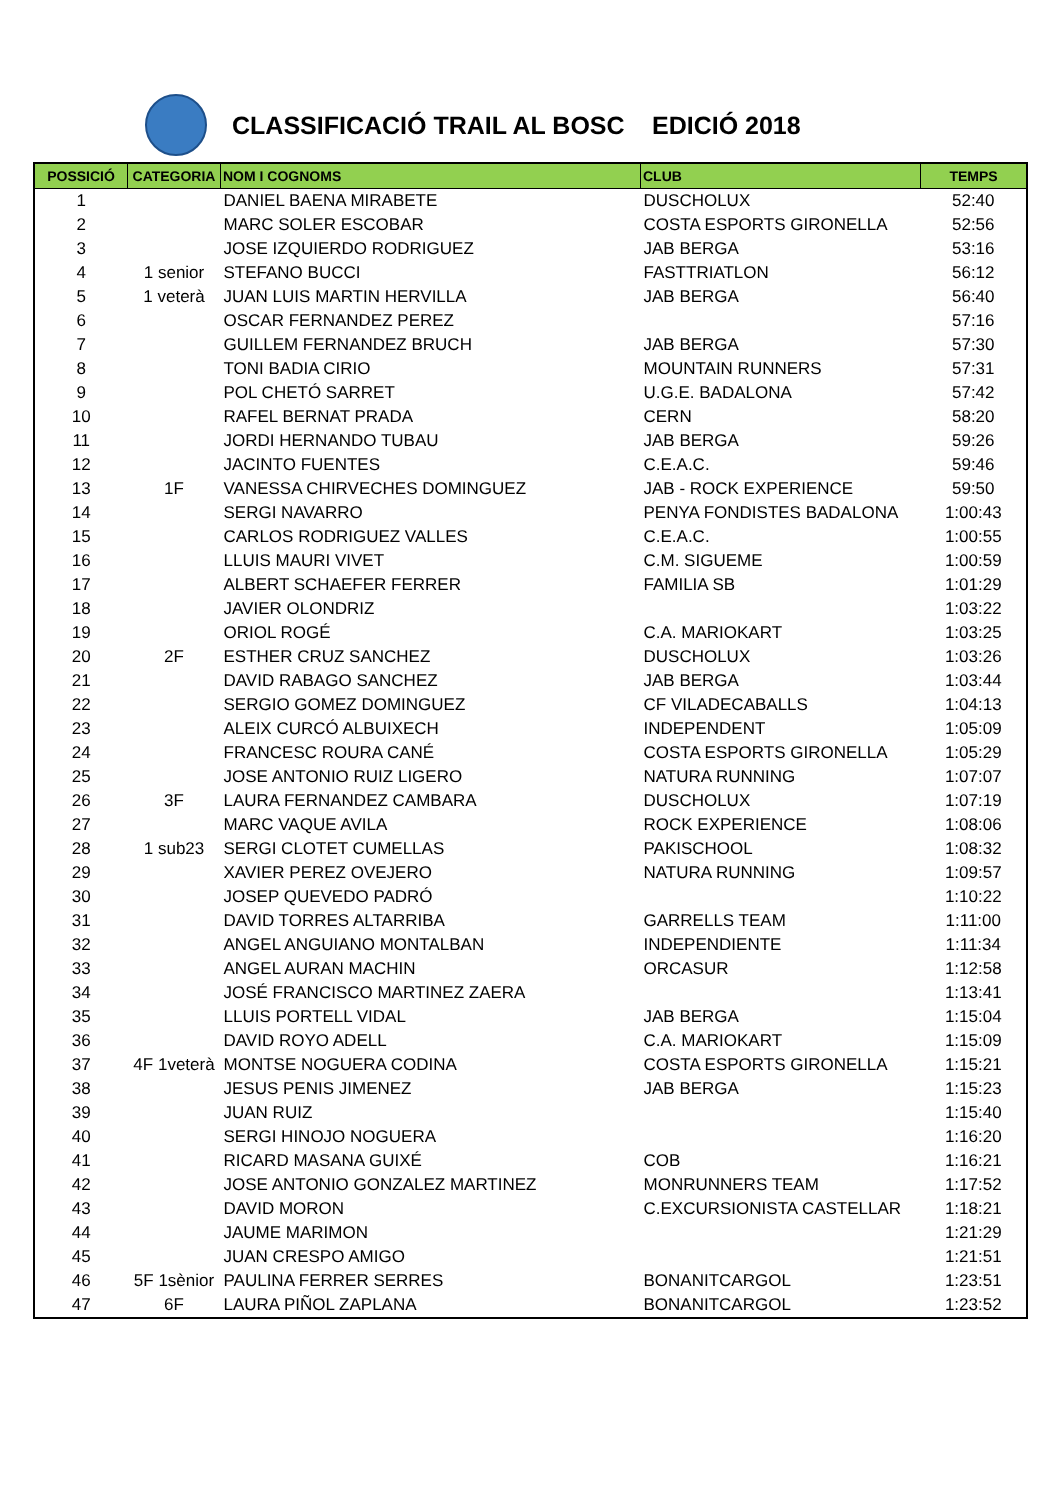CLASSIFICACIÓ TRAIL AL BOSC EDICIÓ 2018
| POSSICIÓ | CATEGORIA | NOM I COGNOMS | CLUB | TEMPS |
| --- | --- | --- | --- | --- |
| 1 | | DANIEL BAENA MIRABETE | DUSCHOLUX | 52:40 |
| 2 | | MARC SOLER ESCOBAR | COSTA ESPORTS GIRONELLA | 52:56 |
| 3 | | JOSE IZQUIERDO RODRIGUEZ | JAB BERGA | 53:16 |
| 4 | 1 senior | STEFANO BUCCI | FASTTRIATLON | 56:12 |
| 5 | 1 veterà | JUAN LUIS MARTIN HERVILLA | JAB BERGA | 56:40 |
| 6 | | OSCAR FERNANDEZ PEREZ | | 57:16 |
| 7 | | GUILLEM FERNANDEZ BRUCH | JAB BERGA | 57:30 |
| 8 | | TONI BADIA CIRIO | MOUNTAIN RUNNERS | 57:31 |
| 9 | | POL CHETÓ SARRET | U.G.E. BADALONA | 57:42 |
| 10 | | RAFEL BERNAT PRADA | CERN | 58:20 |
| 11 | | JORDI HERNANDO TUBAU | JAB BERGA | 59:26 |
| 12 | | JACINTO FUENTES | C.E.A.C. | 59:46 |
| 13 | 1F | VANESSA CHIRVECHES DOMINGUEZ | JAB - ROCK EXPERIENCE | 59:50 |
| 14 | | SERGI NAVARRO | PENYA FONDISTES BADALONA | 1:00:43 |
| 15 | | CARLOS RODRIGUEZ VALLES | C.E.A.C. | 1:00:55 |
| 16 | | LLUIS MAURI VIVET | C.M. SIGUEME | 1:00:59 |
| 17 | | ALBERT SCHAEFER FERRER | FAMILIA SB | 1:01:29 |
| 18 | | JAVIER OLONDRIZ | | 1:03:22 |
| 19 | | ORIOL ROGÉ | C.A. MARIOKART | 1:03:25 |
| 20 | 2F | ESTHER CRUZ SANCHEZ | DUSCHOLUX | 1:03:26 |
| 21 | | DAVID RABAGO SANCHEZ | JAB BERGA | 1:03:44 |
| 22 | | SERGIO GOMEZ DOMINGUEZ | CF VILADECABALLS | 1:04:13 |
| 23 | | ALEIX CURCÓ ALBUIXECH | INDEPENDENT | 1:05:09 |
| 24 | | FRANCESC ROURA CANÉ | COSTA ESPORTS GIRONELLA | 1:05:29 |
| 25 | | JOSE ANTONIO RUIZ LIGERO | NATURA RUNNING | 1:07:07 |
| 26 | 3F | LAURA FERNANDEZ CAMBARA | DUSCHOLUX | 1:07:19 |
| 27 | | MARC VAQUE AVILA | ROCK EXPERIENCE | 1:08:06 |
| 28 | 1 sub23 | SERGI CLOTET CUMELLAS | PAKISCHOOL | 1:08:32 |
| 29 | | XAVIER PEREZ OVEJERO | NATURA RUNNING | 1:09:57 |
| 30 | | JOSEP QUEVEDO PADRÓ | | 1:10:22 |
| 31 | | DAVID TORRES ALTARRIBA | GARRELLS TEAM | 1:11:00 |
| 32 | | ANGEL ANGUIANO MONTALBAN | INDEPENDIENTE | 1:11:34 |
| 33 | | ANGEL AURAN MACHIN | ORCASUR | 1:12:58 |
| 34 | | JOSÉ FRANCISCO MARTINEZ ZAERA | | 1:13:41 |
| 35 | | LLUIS PORTELL VIDAL | JAB BERGA | 1:15:04 |
| 36 | | DAVID ROYO ADELL | C.A. MARIOKART | 1:15:09 |
| 37 | 4F 1veterà | MONTSE NOGUERA CODINA | COSTA ESPORTS GIRONELLA | 1:15:21 |
| 38 | | JESUS PENIS JIMENEZ | JAB BERGA | 1:15:23 |
| 39 | | JUAN RUIZ | | 1:15:40 |
| 40 | | SERGI HINOJO NOGUERA | | 1:16:20 |
| 41 | | RICARD MASANA GUIXÉ | COB | 1:16:21 |
| 42 | | JOSE ANTONIO GONZALEZ MARTINEZ | MONRUNNERS TEAM | 1:17:52 |
| 43 | | DAVID MORON | C.EXCURSIONISTA CASTELLAR | 1:18:21 |
| 44 | | JAUME MARIMON | | 1:21:29 |
| 45 | | JUAN CRESPO AMIGO | | 1:21:51 |
| 46 | 5F 1sènior | PAULINA FERRER SERRES | BONANITCARGOL | 1:23:51 |
| 47 | 6F | LAURA PIÑOL ZAPLANA | BONANITCARGOL | 1:23:52 |